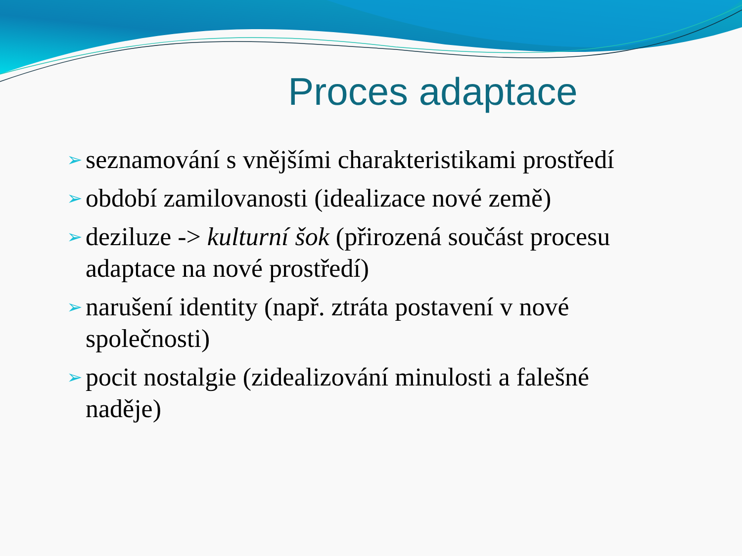Proces adaptace
➢ seznamování s vnějšími charakteristikami prostředí
➢ období zamilovanosti (idealizace nové země)
➢ deziluze -> kulturní šok (přirozená součást procesu adaptace na nové prostředí)
➢ narušení identity (např. ztráta postavení v nové společnosti)
➢ pocit nostalgie (zidealizování minulosti a falešné naděje)